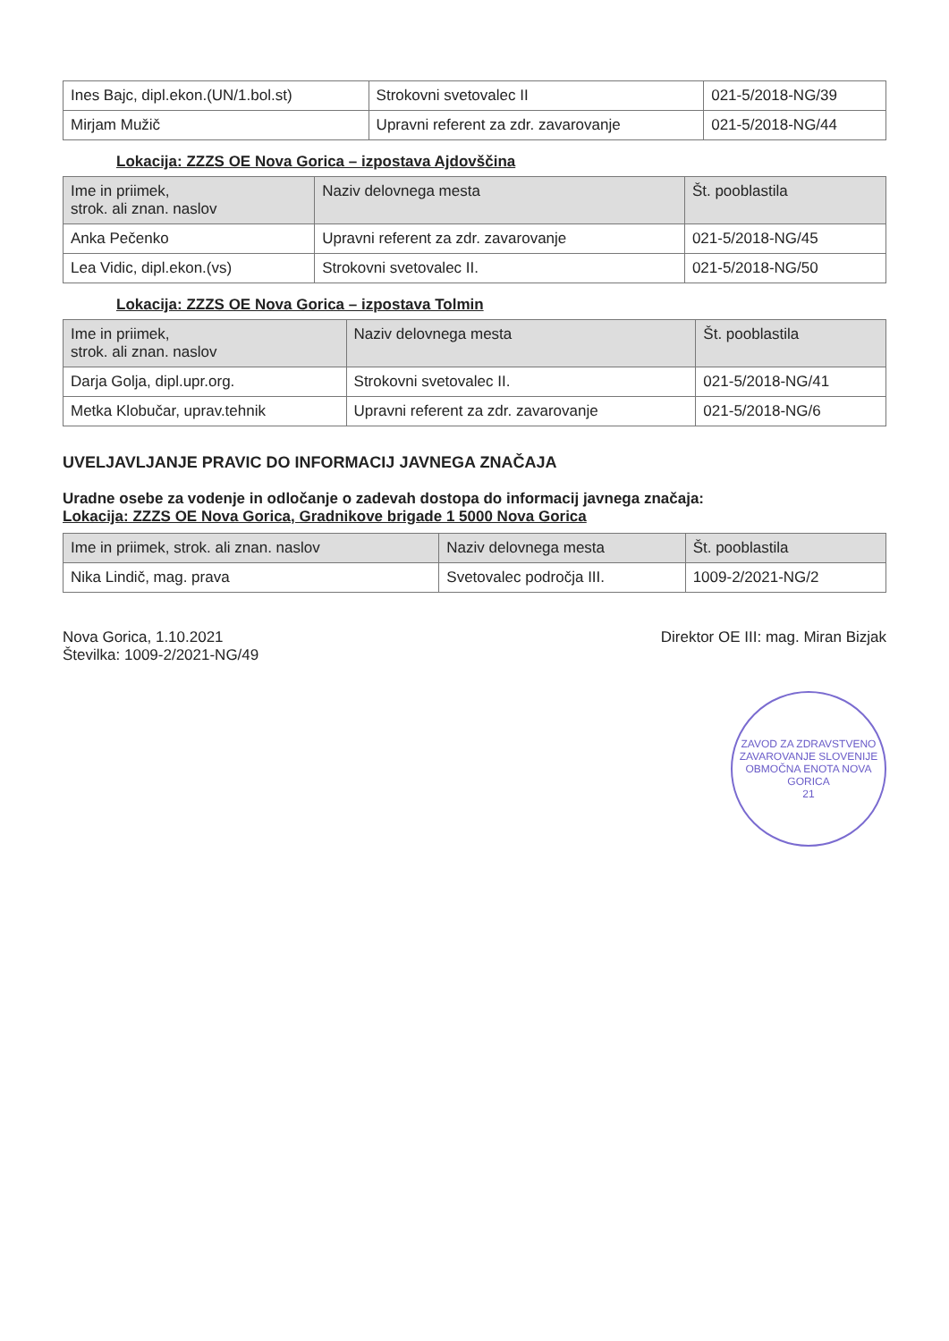| Ines Bajc, dipl.ekon.(UN/1.bol.st) | Strokovni svetovalec II | 021-5/2018-NG/39 |
| Mirjam Mužič | Upravni referent za zdr. zavarovanje | 021-5/2018-NG/44 |
Lokacija: ZZZS OE Nova Gorica – izpostava Ajdovščina
| Ime in priimek, strok. ali znan. naslov | Naziv delovnega mesta | Št. pooblastila |
| --- | --- | --- |
| Anka Pečenko | Upravni referent za zdr. zavarovanje | 021-5/2018-NG/45 |
| Lea Vidic, dipl.ekon.(vs) | Strokovni svetovalec II. | 021-5/2018-NG/50 |
Lokacija: ZZZS OE Nova Gorica – izpostava Tolmin
| Ime in priimek, strok. ali znan. naslov | Naziv delovnega mesta | Št. pooblastila |
| --- | --- | --- |
| Darja Golja, dipl.upr.org. | Strokovni svetovalec II. | 021-5/2018-NG/41 |
| Metka Klobučar, uprav.tehnik | Upravni referent za zdr. zavarovanje | 021-5/2018-NG/6 |
UVELJAVLJANJE PRAVIC DO INFORMACIJ JAVNEGA ZNAČAJA
Uradne osebe za vodenje in odločanje o zadevah dostopa do informacij javnega značaja:
Lokacija: ZZZS OE Nova Gorica, Gradnikove brigade 1 5000 Nova Gorica
| Ime in priimek, strok. ali znan. naslov | Naziv delovnega mesta | Št. pooblastila |
| --- | --- | --- |
| Nika Lindič, mag. prava | Svetovalec področja III. | 1009-2/2021-NG/2 |
Nova Gorica, 1.10.2021
Številka: 1009-2/2021-NG/49
Direktor OE III: mag. Miran Bizjak
ZAVOD ZA ZDRAVSTVENO ZAVAROVANJE SLOVENIJE
OBMOČNA ENOTA NOVA GORICA
21